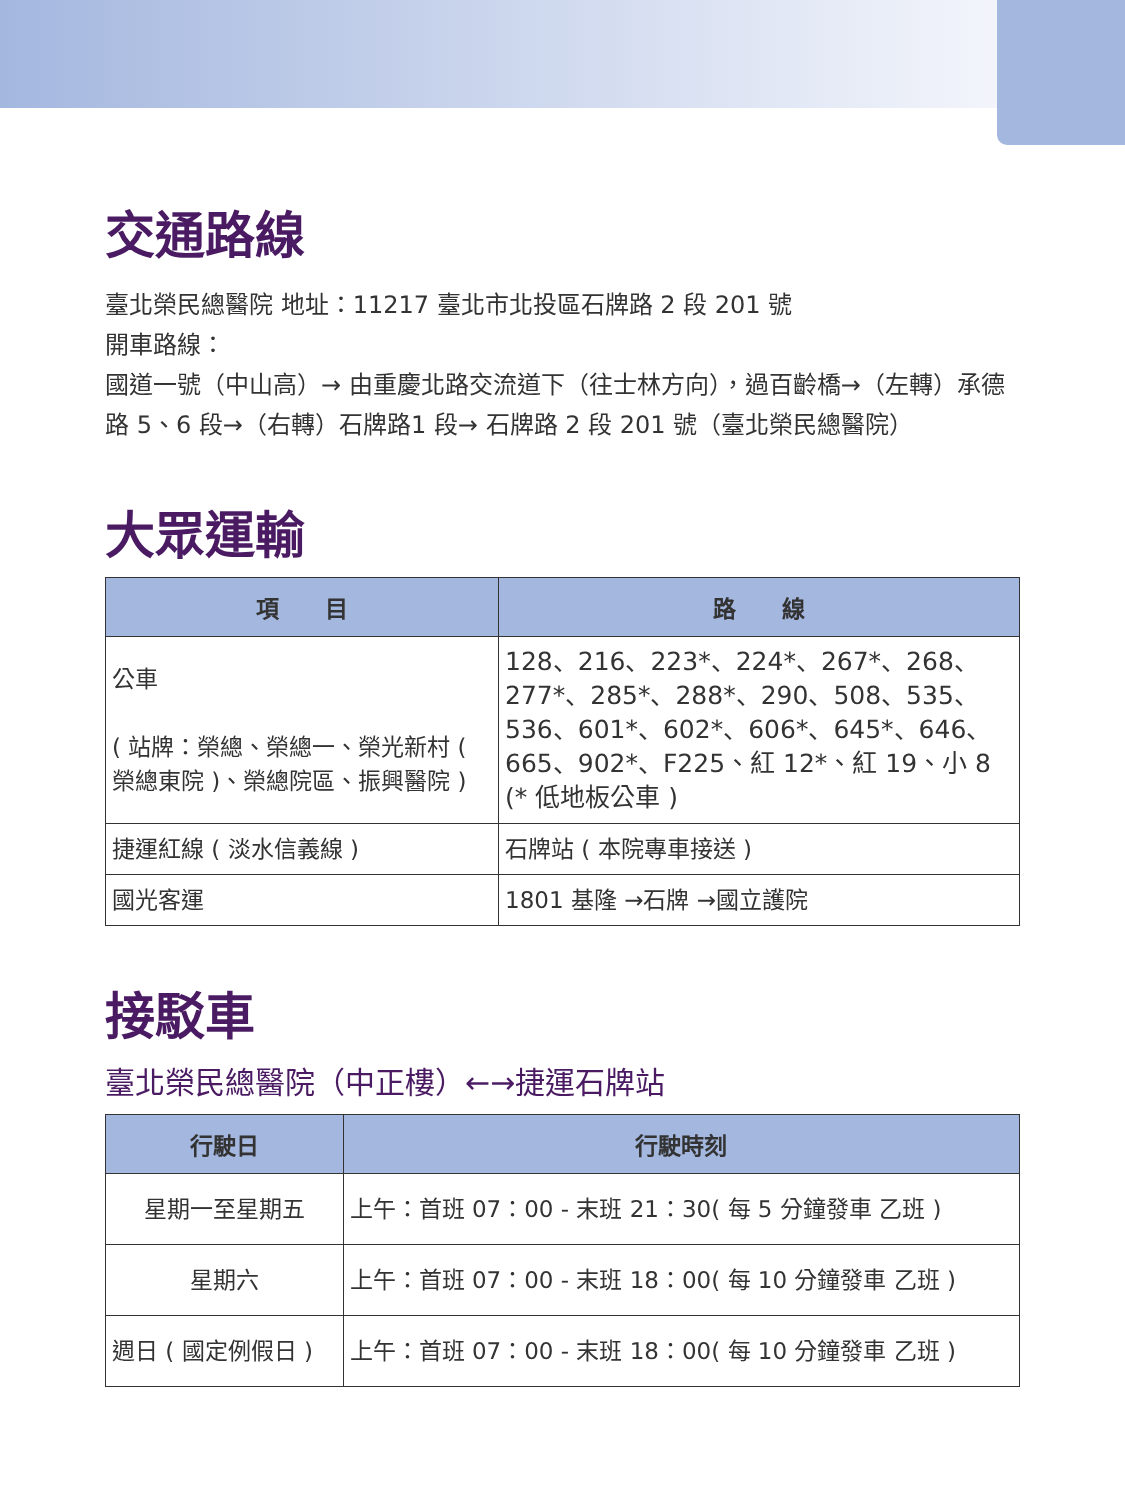交通路線
臺北榮民總醫院 地址：11217 臺北市北投區石牌路 2 段 201 號
開車路線：
國道一號（中山高）→ 由重慶北路交流道下（往士林方向），過百齡橋→（左轉）承德路 5、6 段→（右轉）石牌路1 段→ 石牌路 2 段 201 號（臺北榮民總醫院）
大眾運輸
| 項 目 | 路 線 |
| --- | --- |
| 公車 ( 站牌：榮總、榮總一、榮光新村 ( 榮總東院 )、榮總院區、振興醫院 ) | 128、216、223*、224*、267*、268、277*、285*、288*、290、508、535、536、601*、602*、606*、645*、646、665、902*、F225、紅 12*、紅 19、小 8 (* 低地板公車 ) |
| 捷運紅線 ( 淡水信義線 ) | 石牌站 ( 本院專車接送 ) |
| 國光客運 | 1801 基隆 →石牌 →國立護院 |
接駁車
臺北榮民總醫院（中正樓）←→捷運石牌站
| 行駛日 | 行駛時刻 |
| --- | --- |
| 星期一至星期五 | 上午：首班 07：00 - 末班 21：30( 每 5 分鐘發車 乙班 ) |
| 星期六 | 上午：首班 07：00 - 末班 18：00( 每 10 分鐘發車 乙班 ) |
| 週日 ( 國定例假日 ) | 上午：首班 07：00 - 末班 18：00( 每 10 分鐘發車 乙班 ) |